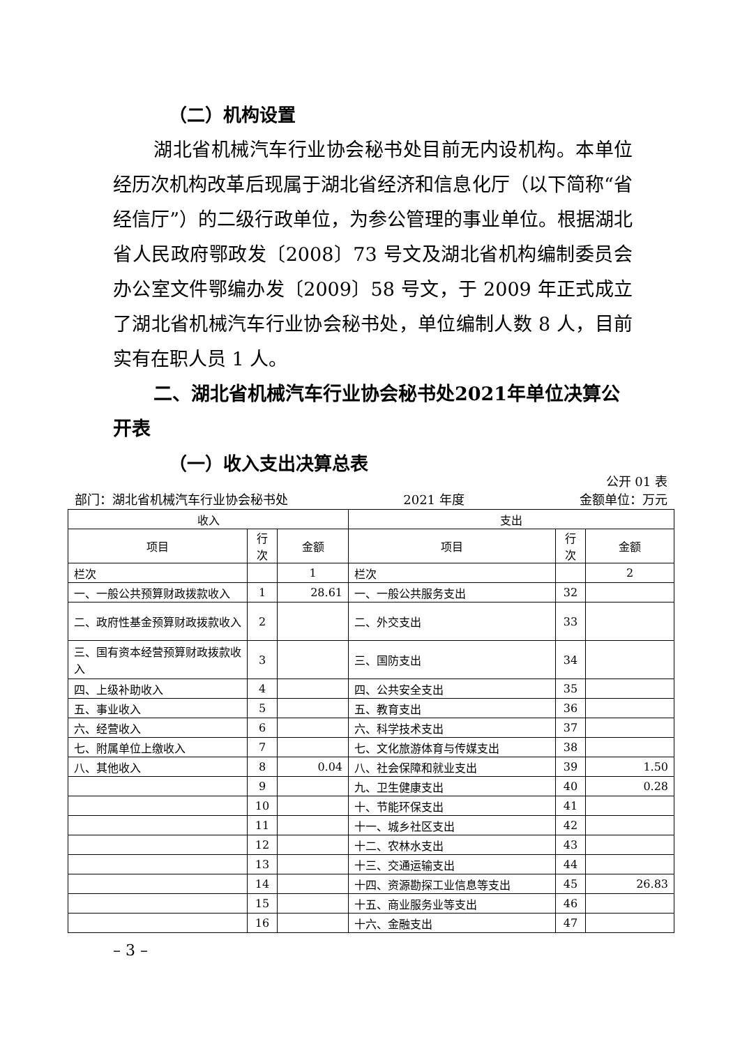（二）机构设置
湖北省机械汽车行业协会秘书处目前无内设机构。本单位经历次机构改革后现属于湖北省经济和信息化厅（以下简称“省经信厅”）的二级行政单位，为参公管理的事业单位。根据湖北省人民政府鄂政发〔2008〕73 号文及湖北省机构编制委员会办公室文件鄂编办发〔2009〕58 号文，于 2009 年正式成立了湖北省机械汽车行业协会秘书处，单位编制人数 8 人，目前实有在职人员 1 人。
二、湖北省机械汽车行业协会秘书处2021年单位决算公开表
（一）收入支出决算总表
公开 01 表
部门：湖北省机械汽车行业协会秘书处 2021 年度 金额单位：万元
| 收入 | | | 支出 | | |
| --- | --- | --- | --- | --- | --- |
| 项目 | 行次 | 金额 | 项目 | 行次 | 金额 |
| 栏次 | | 1 | 栏次 | | 2 |
| 一、一般公共预算财政拨款收入 | 1 | 28.61 | 一、一般公共服务支出 | 32 | |
| 二、政府性基金预算财政拨款收入 | 2 | | 二、外交支出 | 33 | |
| 三、国有资本经营预算财政拨款收入 | 3 | | 三、国防支出 | 34 | |
| 四、上级补助收入 | 4 | | 四、公共安全支出 | 35 | |
| 五、事业收入 | 5 | | 五、教育支出 | 36 | |
| 六、经营收入 | 6 | | 六、科学技术支出 | 37 | |
| 七、附属单位上缴收入 | 7 | | 七、文化旅游体育与传媒支出 | 38 | |
| 八、其他收入 | 8 | 0.04 | 八、社会保障和就业支出 | 39 | 1.50 |
| | 9 | | 九、卫生健康支出 | 40 | 0.28 |
| | 10 | | 十、节能环保支出 | 41 | |
| | 11 | | 十一、城乡社区支出 | 42 | |
| | 12 | | 十二、农林水支出 | 43 | |
| | 13 | | 十三、交通运输支出 | 44 | |
| | 14 | | 十四、资源勘探工业信息等支出 | 45 | 26.83 |
| | 15 | | 十五、商业服务业等支出 | 46 | |
| | 16 | | 十六、金融支出 | 47 | |
– 3 –